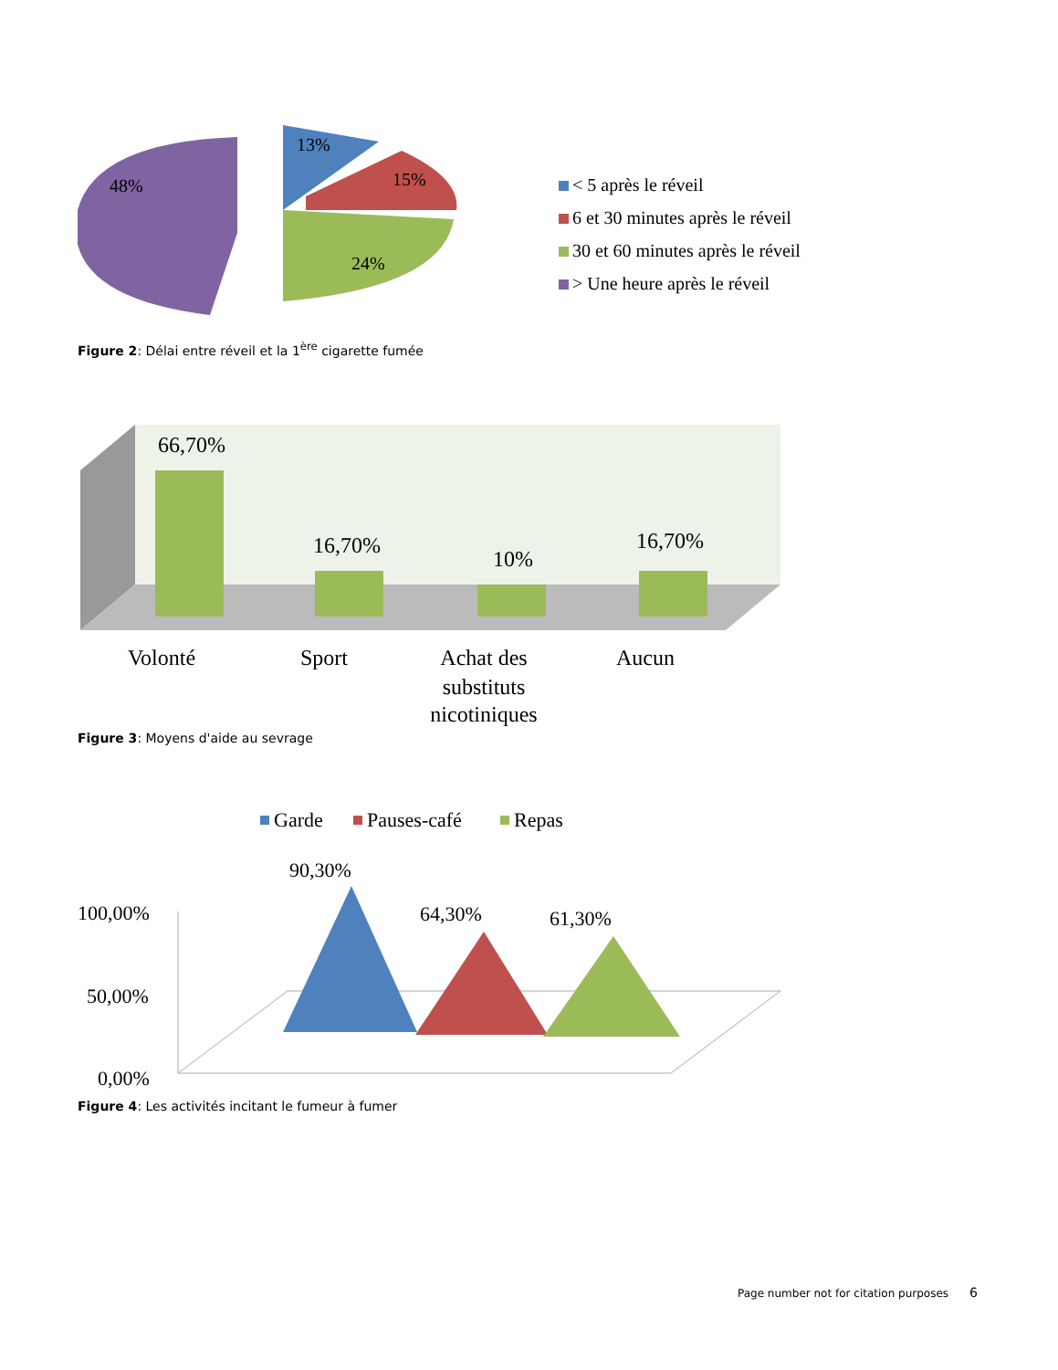48%
13%
15%
24%
< 5 après le réveil
6 et 30 minutes après le réveil
30 et 60 minutes après le réveil
> Une heure après le réveil
Figure 2: Délai entre réveil et la 1<sup>ère</sup> cigarette fumée
66,70%
16,70%
10%
16,70%
Volonté
Sport
Achat des
substituts
nicotiniques
Aucun
Figure 3: Moyens d'aide au sevrage
Garde
Pauses-café
Repas
100,00%
50,00%
0,00%
90,30%
64,30%
61,30%
Figure 4: Les activités incitant le fumeur à fumer
Page number not for citation purposes 6